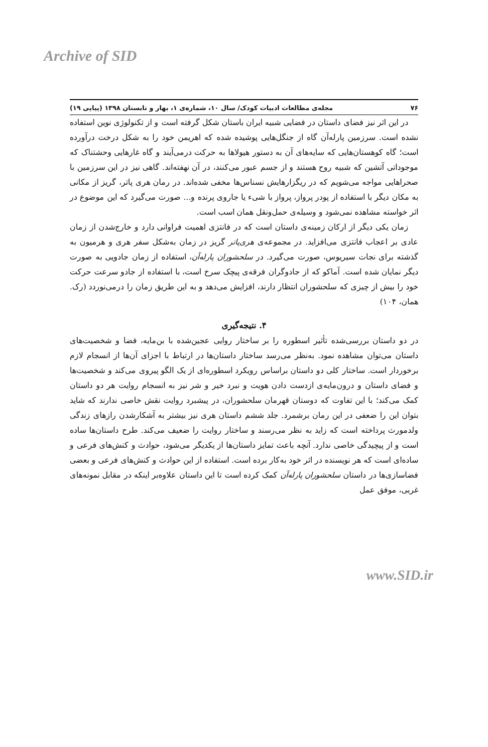Archive of SID
۷۶ مجله‌ی مطالعات ادبیات کودک/ سال ۱۰، شماره‌ی ۱، بهار و تابستان ۱۳۹۸ (پیاپی ۱۹)
در این اثر نیز فضای داستان در فضایی شبیه ایران باستان شکل گرفته است و از تکنولوژی نوین استفاده نشده است. سرزمین پارله‌آن گاه از جنگل‌هایی پوشیده شده که اهریمن خود را به شکل درخت درآورده است؛ گاه کوهستان‌هایی که سایه‌های آن به دستور هیولاها به حرکت درمی‌آیند و گاه غارهایی وحشتناک که موجوداتی آتشین که شبیه روح هستند و از جسم عبور می‌کنند، در آن نهفته‌اند. گاهی نیز در این سرزمین با صحراهایی مواجه می‌شویم که در ریگزارهایش نسناس‌ها مخفی شده‌اند. در رمان هری پاتر، گریز از مکانی به مکان دیگر با استفاده از پودر پرواز، پرواز با شیء یا جاروی پرنده و... صورت می‌گیرد که این موضوع در اثر خواسته مشاهده نمی‌شود و وسیله‌ی حمل‌ونقل همان اسب است.
زمان یکی دیگر از ارکان زمینه‌ی داستان است که در فانتزی اهمیت فراوانی دارد و خارج‌شدن از زمان عادی بر اعجاب فانتزی می‌افزاید. در مجموعه‌ی هری‌پاتر گریز در زمان به‌شکل سفر هری و هرمیون به گذشته برای نجات سیریوس، صورت می‌گیرد. در سلحشوران پارله‌آن، استفاده از زمان جادویی به صورت دیگر نمایان شده است. آماکو که از جادوگران فرقه‌ی پیچک سرخ است، با استفاده از جادو سرعت حرکت خود را بیش از چیزی که سلحشوران انتظار دارند، افزایش می‌دهد و به این طریق زمان را درمی‌نوردد (رک. همان، ۱۰۴)
۴. نتیجه‌گیری
در دو داستان بررسی‌شده تأثیر اسطوره را بر ساختار روایی عجین‌شده با بن‌مایه، فضا و شخصیت‌های داستان می‌توان مشاهده نمود. به‌نظر می‌رسد ساختار داستان‌ها در ارتباط با اجزای آن‌ها از انسجام لازم برخوردار است. ساختار کلی دو داستان براساس رویکرد اسطوره‌ای از یک الگو پیروی می‌کند و شخصیت‌ها و فضای داستان و درون‌مایه‌ی ازدست دادن هویت و نبرد خیر و شر نیز به انسجام روایت هر دو داستان کمک می‌کند؛ با این تفاوت که دوستان قهرمان سلحشوران، در پیشبرد روایت نقش خاصی ندارند که شاید بتوان این را ضعفی در این رمان برشمرد. جلد ششم داستان هری نیز بیشتر به آشکارشدن رازهای زندگی ولدمورث پرداخته است که زاید به نظر می‌رسند و ساختار روایت را ضعیف می‌کند. طرح داستان‌ها ساده است و از پیچیدگی خاصی ندارد. آنچه باعث تمایز داستان‌ها از یکدیگر می‌شود، حوادث و کنش‌های فرعی و ساده‌ای است که هر نویسنده در اثر خود به‌کار برده است. استفاده از این حوادث و کنش‌های فرعی و بعضی فضاسازی‌ها در داستان سلحشوران پارله‌آن کمک کرده است تا این داستان علاوه‌بر اینکه در مقابل نمونه‌های غربی، موفق عمل
www.SID.ir